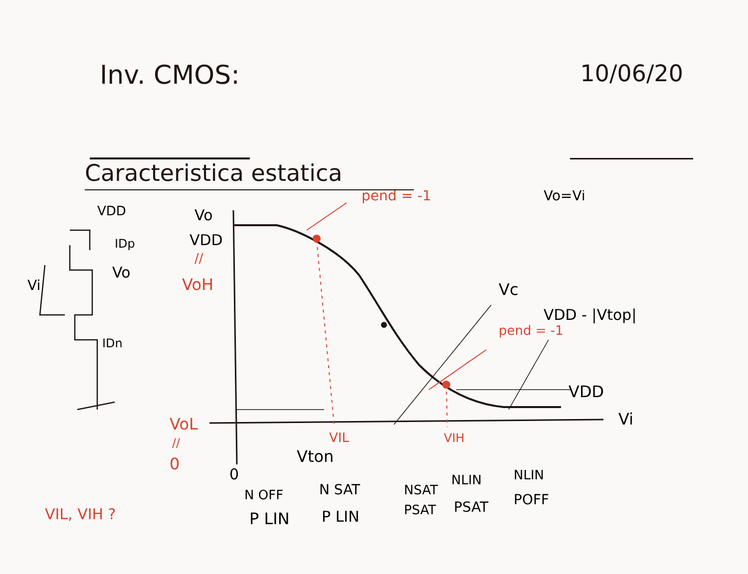Inv. CMOS: 10/06/20
Caracteristica estatica
Vo
VDD
//
VoH
VDD
IDp
Vo
Vi
IDn
VoL
//
0
pend = -1
Vo=Vi
Vc
pend = -1
VDD - |Vtop|
VDD
Vi
VIL
VIH
Vton
0
N OFF
P LIN
N SAT
P LIN
NSAT
PSAT
NLIN
PSAT
NLIN
POFF
VIL, VIH ?